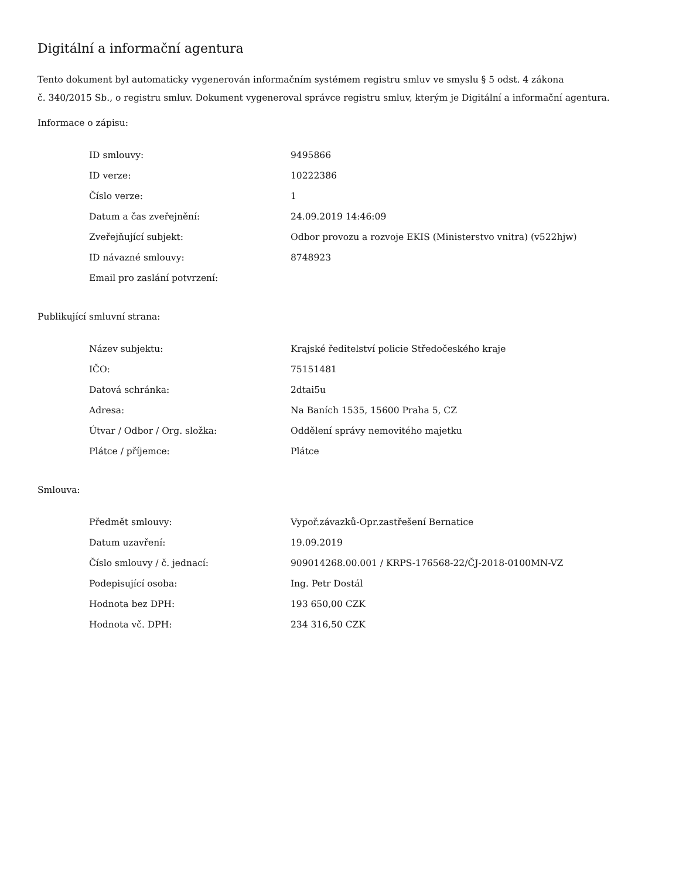Digitální a informační agentura
Tento dokument byl automaticky vygenerován informačním systémem registru smluv ve smyslu § 5 odst. 4 zákona
č. 340/2015 Sb., o registru smluv. Dokument vygeneroval správce registru smluv, kterým je Digitální a informační agentura.
Informace o zápisu:
| ID smlouvy: | 9495866 |
| ID verze: | 10222386 |
| Číslo verze: | 1 |
| Datum a čas zveřejnění: | 24.09.2019 14:46:09 |
| Zveřejňující subjekt: | Odbor provozu a rozvoje EKIS (Ministerstvo vnitra) (v522hjw) |
| ID návazné smlouvy: | 8748923 |
| Email pro zaslání potvrzení: | |
Publikující smluvní strana:
| Název subjektu: | Krajské ředitelství policie Středočeského kraje |
| IČO: | 75151481 |
| Datová schránka: | 2dtai5u |
| Adresa: | Na Baních 1535, 15600 Praha 5, CZ |
| Útvar / Odbor / Org. složka: | Oddělení správy nemovitého majetku |
| Plátce / příjemce: | Plátce |
Smlouva:
| Předmět smlouvy: | Vypoř.závazků-Opr.zastřešení Bernatice |
| Datum uzavření: | 19.09.2019 |
| Číslo smlouvy / č. jednací: | 909014268.00.001 / KRPS-176568-22/ČJ-2018-0100MN-VZ |
| Podepisující osoba: | Ing. Petr Dostál |
| Hodnota bez DPH: | 193 650,00 CZK |
| Hodnota vč. DPH: | 234 316,50 CZK |